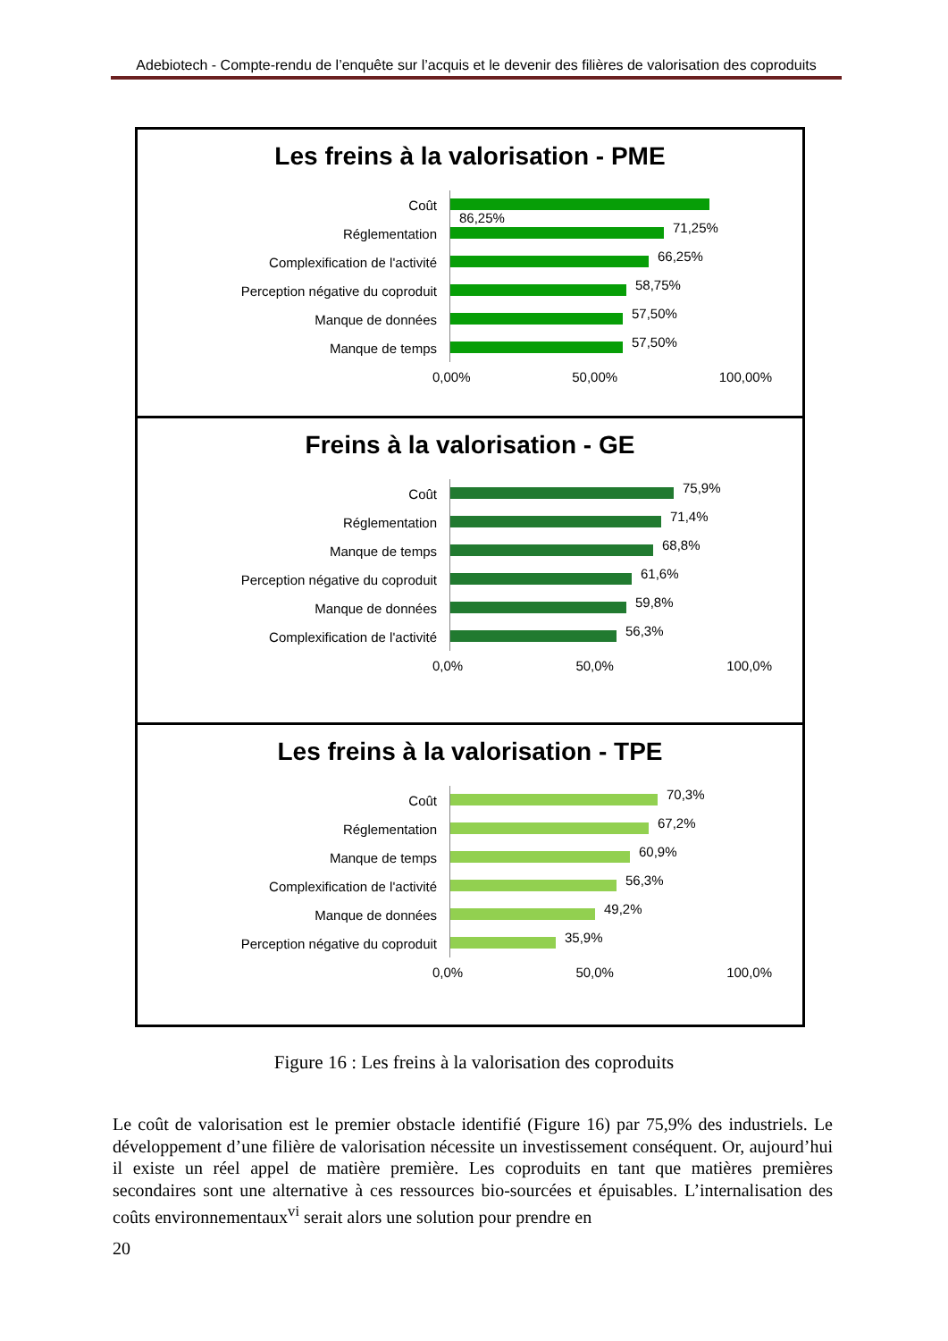Adebiotech - Compte-rendu de l’enquête sur l’acquis et le devenir des filières de valorisation des coproduits
Les freins à la valorisation - PME
Coût 86,25%
Réglementation 71,25%
Complexification de l'activité 66,25%
Perception négative du coproduit 58,75%
Manque de données 57,50%
Manque de temps 57,50%
0,00% 50,00% 100,00%
Freins à la valorisation - GE
Coût 75,9%
Réglementation 71,4%
Manque de temps 68,8%
Perception négative du coproduit 61,6%
Manque de données 59,8%
Complexification de l'activité 56,3%
0,0% 50,0% 100,0%
Les freins à la valorisation - TPE
Coût 70,3%
Réglementation 67,2%
Manque de temps 60,9%
Complexification de l'activité 56,3%
Manque de données 49,2%
Perception négative du coproduit 35,9%
0,0% 50,0% 100,0%
Figure 16 : Les freins à la valorisation des coproduits
Le coût de valorisation est le premier obstacle identifié (Figure 16) par 75,9% des industriels. Le développement d’une filière de valorisation nécessite un investissement conséquent. Or, aujourd’hui il existe un réel appel de matière première. Les coproduits en tant que matières premières secondaires sont une alternative à ces ressources bio-sourcées et épuisables. L’internalisation des coûts environnementaux<sup>vi</sup> serait alors une solution pour prendre en
20